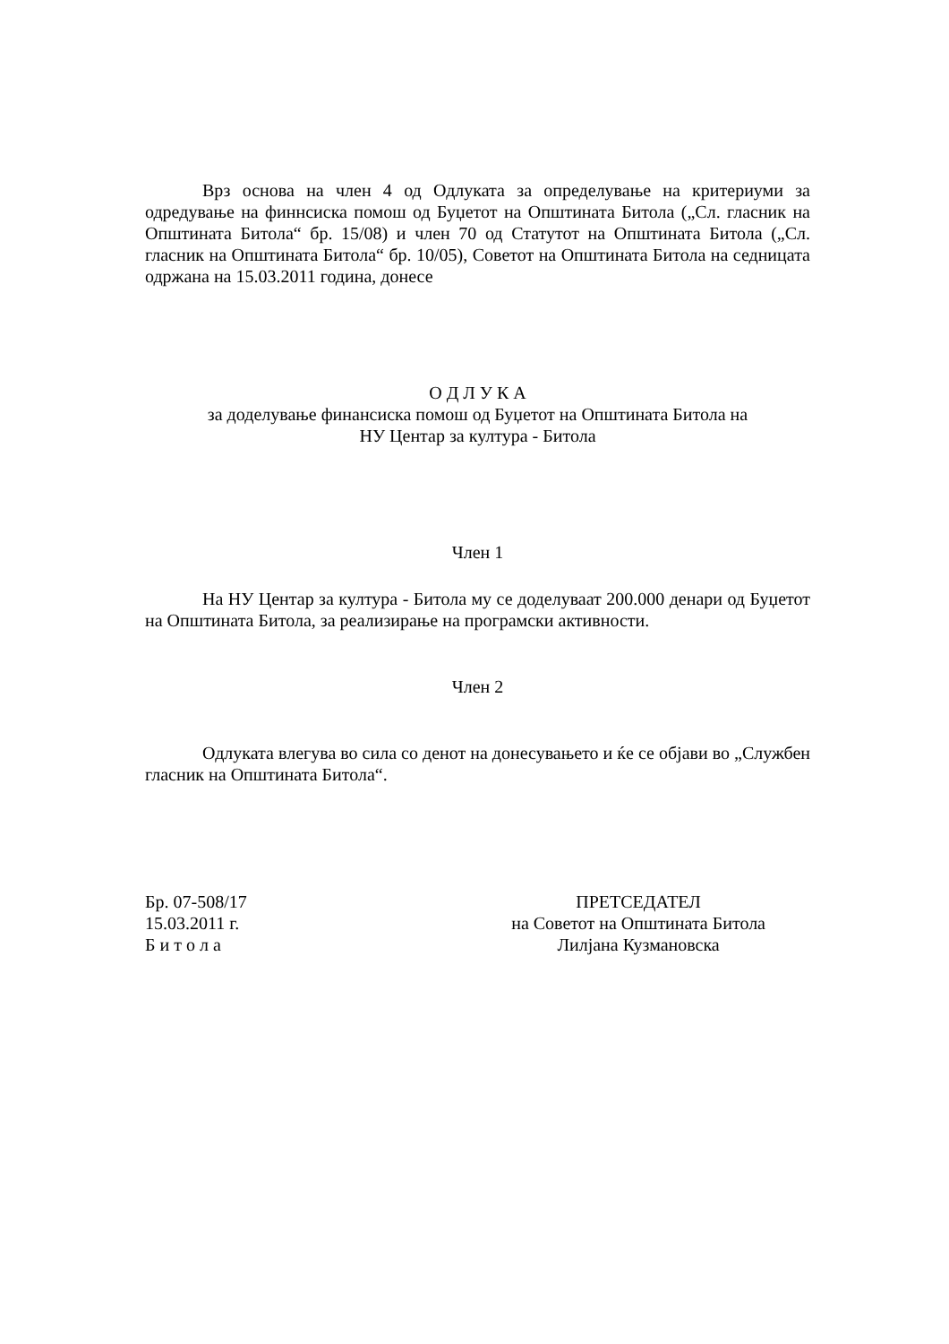Врз основа на член 4 од Одлуката за определување на критериуми за одредување на финнсиска помош од Буџетот на Општината Битола („Сл. гласник на Општината Битола“ бр. 15/08) и член 70 од Статутот на Општината Битола („Сл. гласник на Општината Битола“ бр. 10/05), Советот на Општината Битола на седницата одржана на 15.03.2011 година, донесе
О Д Л У К А
за доделување финансиска помош од Буџетот на Општината Битола на
НУ Центар за култура - Битола
Член 1
На НУ Центар за култура - Битола му се доделуваат 200.000 денари од Буџетот на Општината Битола, за реализирање на програмски активности.
Член 2
Одлуката влегува во сила со денот на донесувањето и ќе се објави во „Службен гласник на Општината Битола“.
Бр. 07-508/17
15.03.2011 г.
Б и т о л а
ПРЕТСЕДАТЕЛ
на Советот на Општината Битола
Лилјана Кузмановска